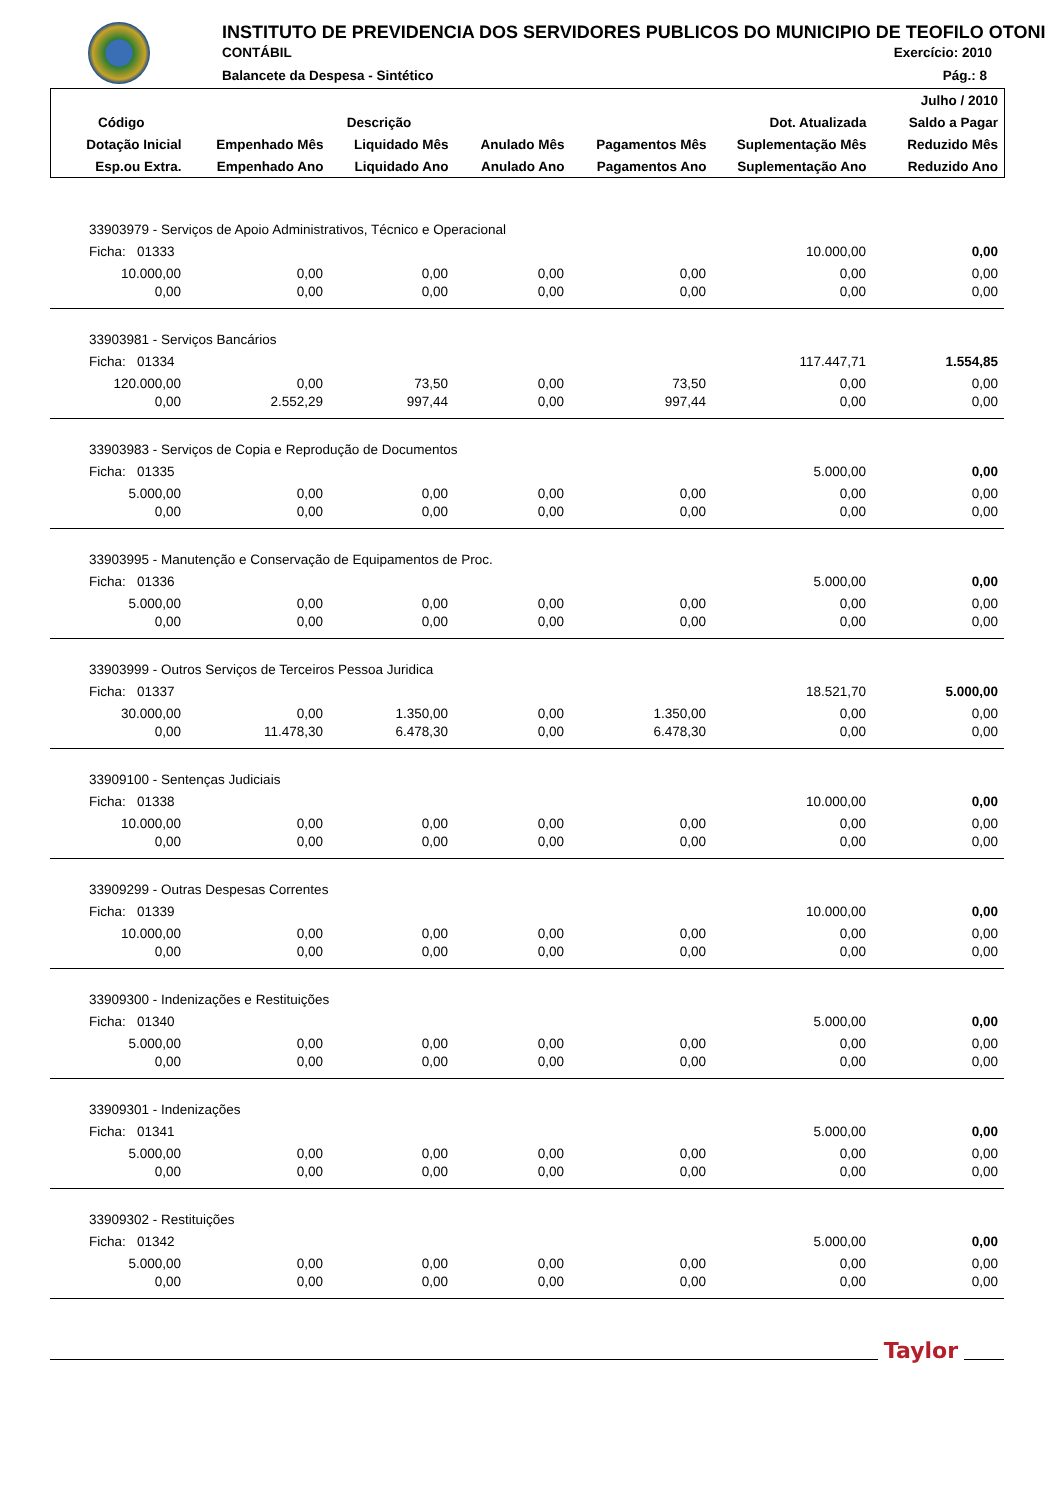INSTITUTO DE PREVIDENCIA DOS SERVIDORES PUBLICOS DO MUNICIPIO DE TEOFILO OTONI
CONTÁBIL Exercício: 2010
Balancete da Despesa - Sintético
Pág.: 8
| | | | | | | Julho / 2010 |
| --- | --- | --- | --- | --- | --- | --- |
| Código | Descrição | | | | Dot. Atualizada | Saldo a Pagar |
| Dotação Inicial | Empenhado Mês | Liquidado Mês | Anulado Mês | Pagamentos Mês | Suplementação Mês | Reduzido Mês |
| Esp.ou Extra. | Empenhado Ano | Liquidado Ano | Anulado Ano | Pagamentos Ano | Suplementação Ano | Reduzido Ano |
| 33903979 - Serviços de Apoio Administrativos, Técnico e Operacional | | | | | | |
| Ficha: 01333 | | | | | 10.000,00 | 0,00 |
| 10.000,00 | 0,00 | 0,00 | 0,00 | 0,00 | 0,00 | 0,00 |
| 0,00 | 0,00 | 0,00 | 0,00 | 0,00 | 0,00 | 0,00 |
| 33903981 - Serviços Bancários | | | | | | |
| Ficha: 01334 | | | | | 117.447,71 | 1.554,85 |
| 120.000,00 | 0,00 | 73,50 | 0,00 | 73,50 | 0,00 | 0,00 |
| 0,00 | 2.552,29 | 997,44 | 0,00 | 997,44 | 0,00 | 0,00 |
| 33903983 - Serviços de Copia e Reprodução de Documentos | | | | | | |
| Ficha: 01335 | | | | | 5.000,00 | 0,00 |
| 5.000,00 | 0,00 | 0,00 | 0,00 | 0,00 | 0,00 | 0,00 |
| 0,00 | 0,00 | 0,00 | 0,00 | 0,00 | 0,00 | 0,00 |
| 33903995 - Manutenção e Conservação de Equipamentos de Proc. | | | | | | |
| Ficha: 01336 | | | | | 5.000,00 | 0,00 |
| 5.000,00 | 0,00 | 0,00 | 0,00 | 0,00 | 0,00 | 0,00 |
| 0,00 | 0,00 | 0,00 | 0,00 | 0,00 | 0,00 | 0,00 |
| 33903999 - Outros Serviços de Terceiros Pessoa Juridica | | | | | | |
| Ficha: 01337 | | | | | 18.521,70 | 5.000,00 |
| 30.000,00 | 0,00 | 1.350,00 | 0,00 | 1.350,00 | 0,00 | 0,00 |
| 0,00 | 11.478,30 | 6.478,30 | 0,00 | 6.478,30 | 0,00 | 0,00 |
| 33909100 - Sentenças Judiciais | | | | | | |
| Ficha: 01338 | | | | | 10.000,00 | 0,00 |
| 10.000,00 | 0,00 | 0,00 | 0,00 | 0,00 | 0,00 | 0,00 |
| 0,00 | 0,00 | 0,00 | 0,00 | 0,00 | 0,00 | 0,00 |
| 33909299 - Outras Despesas Correntes | | | | | | |
| Ficha: 01339 | | | | | 10.000,00 | 0,00 |
| 10.000,00 | 0,00 | 0,00 | 0,00 | 0,00 | 0,00 | 0,00 |
| 0,00 | 0,00 | 0,00 | 0,00 | 0,00 | 0,00 | 0,00 |
| 33909300 - Indenizações e Restituições | | | | | | |
| Ficha: 01340 | | | | | 5.000,00 | 0,00 |
| 5.000,00 | 0,00 | 0,00 | 0,00 | 0,00 | 0,00 | 0,00 |
| 0,00 | 0,00 | 0,00 | 0,00 | 0,00 | 0,00 | 0,00 |
| 33909301 - Indenizações | | | | | | |
| Ficha: 01341 | | | | | 5.000,00 | 0,00 |
| 5.000,00 | 0,00 | 0,00 | 0,00 | 0,00 | 0,00 | 0,00 |
| 0,00 | 0,00 | 0,00 | 0,00 | 0,00 | 0,00 | 0,00 |
| 33909302 - Restituições | | | | | | |
| Ficha: 01342 | | | | | 5.000,00 | 0,00 |
| 5.000,00 | 0,00 | 0,00 | 0,00 | 0,00 | 0,00 | 0,00 |
| 0,00 | 0,00 | 0,00 | 0,00 | 0,00 | 0,00 | 0,00 |
Taylor